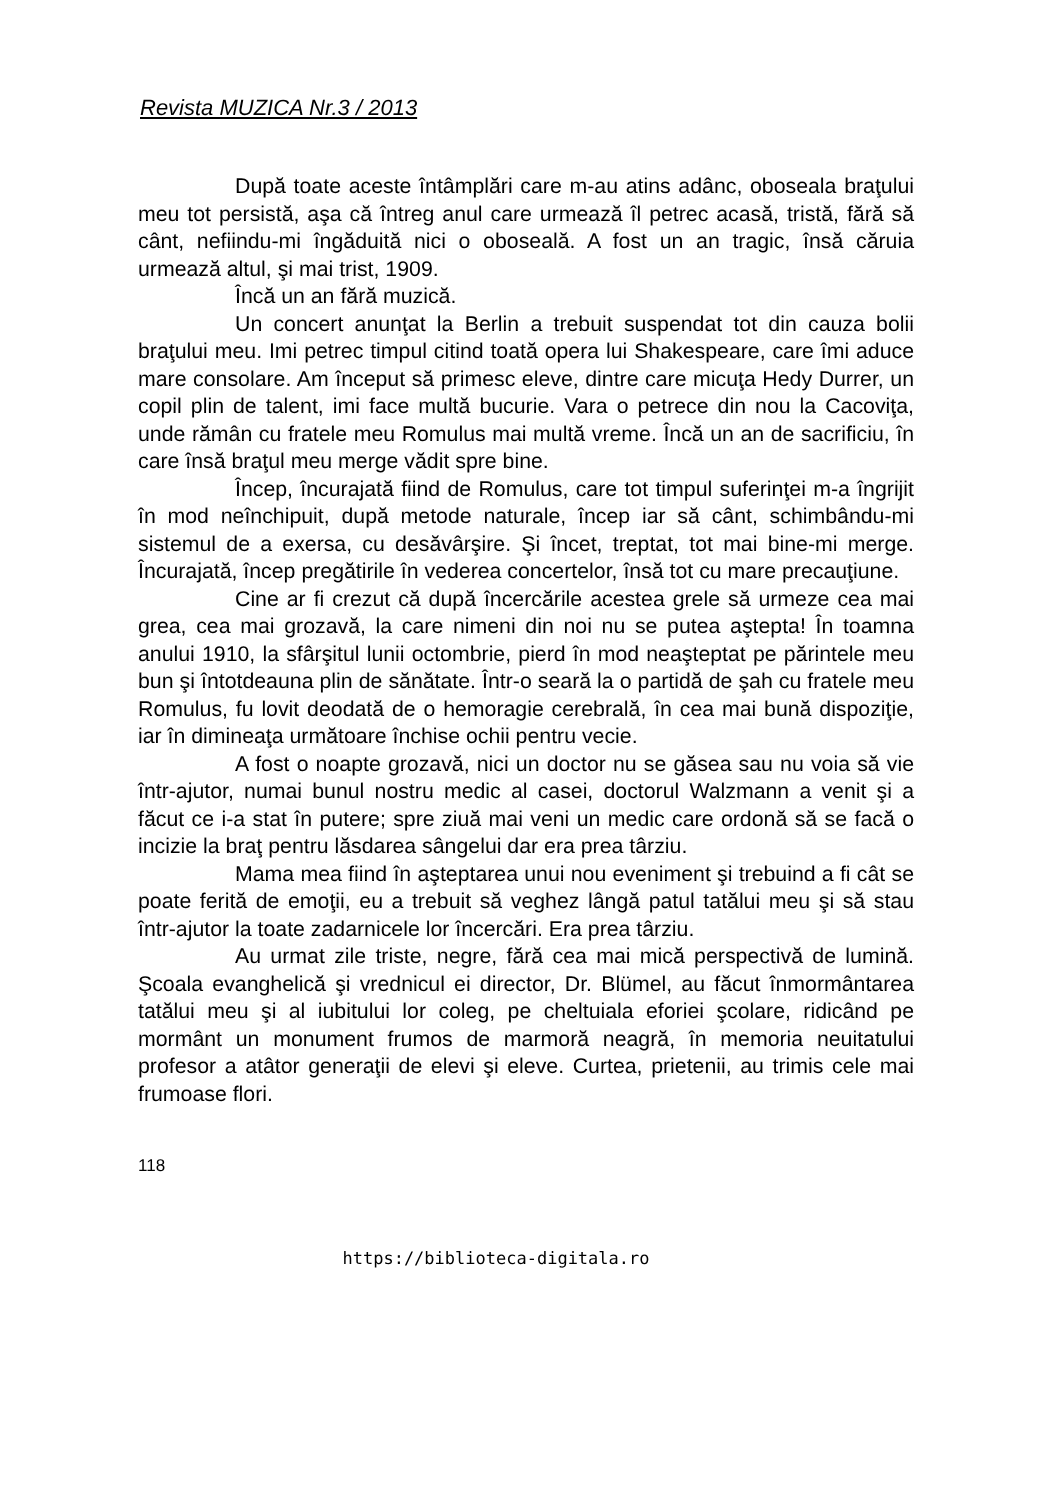Revista MUZICA Nr.3 / 2013
După toate aceste întâmplări care m-au atins adânc, oboseala braţului meu tot persistă, aşa că întreg anul care urmează îl petrec acasă, tristă, fără să cânt, nefiindu-mi îngăduită nici o oboseală. A fost un an tragic, însă căruia urmează altul, şi mai trist, 1909.
Încă un an fără muzică.
Un concert anunţat la Berlin a trebuit suspendat tot din cauza bolii braţului meu. Imi petrec timpul citind toată opera lui Shakespeare, care îmi aduce mare consolare. Am început să primesc eleve, dintre care micuţa Hedy Durrer, un copil plin de talent, imi face multă bucurie. Vara o petrece din nou la Cacoviţa, unde rămân cu fratele meu Romulus mai multă vreme. Încă un an de sacrificiu, în care însă braţul meu merge vădit spre bine.
Încep, încurajată fiind de Romulus, care tot timpul suferinţei m-a îngrijit în mod neînchipuit, după metode naturale, încep iar să cânt, schimbându-mi sistemul de a exersa, cu desăvârşire. Şi încet, treptat, tot mai bine-mi merge. Încurajată, încep pregătirile în vederea concertelor, însă tot cu mare precauţiune.
Cine ar fi crezut că după încercările acestea grele să urmeze cea mai grea, cea mai grozavă, la care nimeni din noi nu se putea aştepta! În toamna anului 1910, la sfârşitul lunii octombrie, pierd în mod neaşteptat pe părintele meu bun şi întotdeauna plin de sănătate. Într-o seară la o partidă de şah cu fratele meu Romulus, fu lovit deodată de o hemoragie cerebrală, în cea mai bună dispoziţie, iar în dimineaţa următoare închise ochii pentru vecie.
A fost o noapte grozavă, nici un doctor nu se găsea sau nu voia să vie într-ajutor, numai bunul nostru medic al casei, doctorul Walzmann a venit şi a făcut ce i-a stat în putere; spre ziuă mai veni un medic care ordonă să se facă o incizie la braţ pentru lăsdarea sângelui dar era prea târziu.
Mama mea fiind în aşteptarea unui nou eveniment şi trebuind a fi cât se poate ferită de emoţii, eu a trebuit să veghez lângă patul tatălui meu şi să stau într-ajutor la toate zadarnicele lor încercări. Era prea târziu.
Au urmat zile triste, negre, fără cea mai mică perspectivă de lumină. Şcoala evanghelică şi vrednicul ei director, Dr. Blümel, au făcut înmormântarea tatălui meu şi al iubitului lor coleg, pe cheltuiala eforiei şcolare, ridicând pe mormânt un monument frumos de marmoră neagră, în memoria neuitatului profesor a atâtor generaţii de elevi şi eleve. Curtea, prietenii, au trimis cele mai frumoase flori.
118
https://biblioteca-digitala.ro